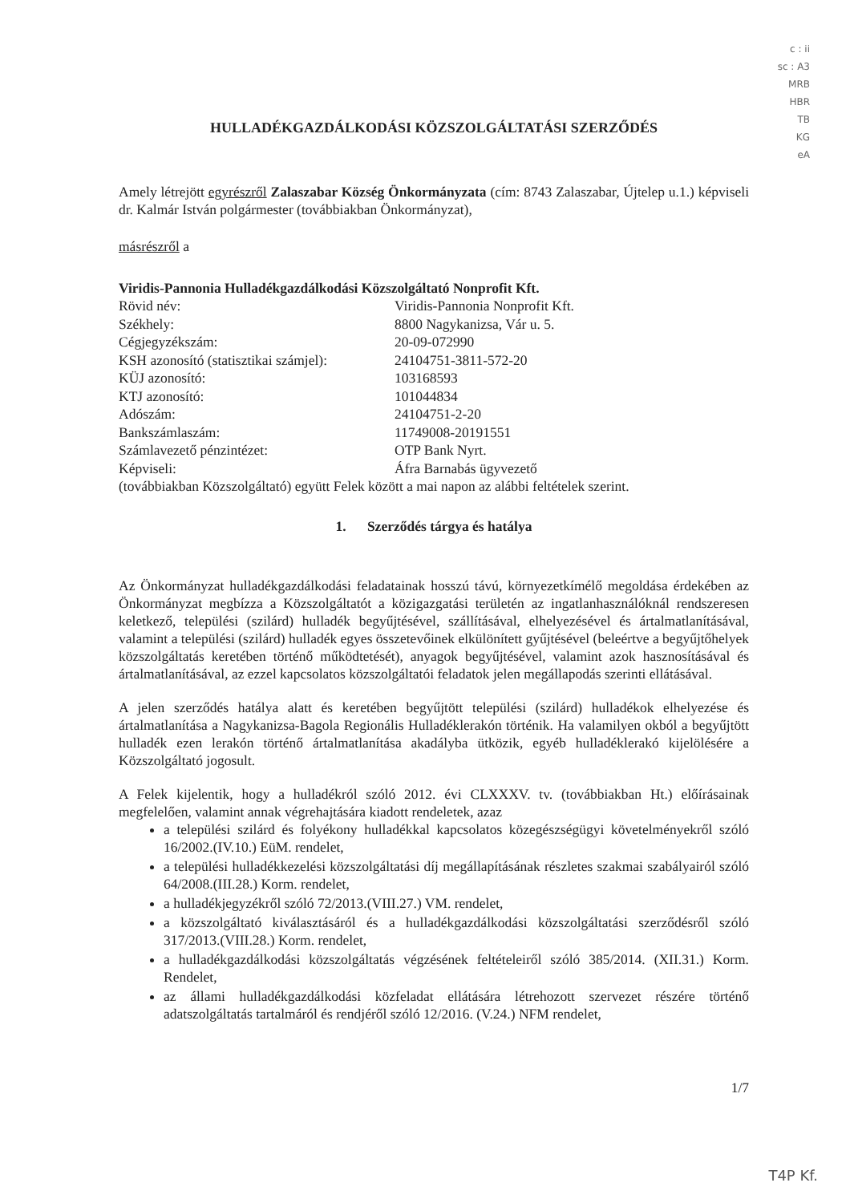c : ii
sc : A3
MRB
HBR
TB
KG
eA
HULLADÉKGAZDÁLKODÁSI KÖZSZOLGÁLTATÁSI SZERZŐDÉS
Amely létrejött egyrészről Zalaszabar Község Önkormányzata (cím: 8743 Zalaszabar, Újtelep u.1.) képviseli dr. Kalmár István polgármester (továbbiakban Önkormányzat),
másrészről a
Viridis-Pannonia Hulladékgazdálkodási Közszolgáltató Nonprofit Kft.
| Rövid név: | Viridis-Pannonia Nonprofit Kft. |
| Székhely: | 8800 Nagykanizsa, Vár u. 5. |
| Cégjegyzékszám: | 20-09-072990 |
| KSH azonosító (statisztikai számjel): | 24104751-3811-572-20 |
| KÜJ azonosító: | 103168593 |
| KTJ azonosító: | 101044834 |
| Adószám: | 24104751-2-20 |
| Bankszámlaszám: | 11749008-20191551 |
| Számlavezető pénzintézet: | OTP Bank Nyrt. |
| Képviseli: | Áfra Barnabás ügyvezető |
(továbbiakban Közszolgáltató) együtt Felek között a mai napon az alábbi feltételek szerint.
1. Szerződés tárgya és hatálya
Az Önkormányzat hulladékgazdálkodási feladatainak hosszú távú, környezetkímélő megoldása érdekében az Önkormányzat megbízza a Közszolgáltatót a közigazgatási területén az ingatlanhasználóknál rendszeresen keletkező, települési (szilárd) hulladék begyűjtésével, szállításával, elhelyezésével és ártalmatlanításával, valamint a települési (szilárd) hulladék egyes összetevőinek elkülönített gyűjtésével (beleértve a begyűjtőhelyek közszolgáltatás keretében történő működtetését), anyagok begyűjtésével, valamint azok hasznosításával és ártalmatlanításával, az ezzel kapcsolatos közszolgáltatói feladatok jelen megállapodás szerinti ellátásával.
A jelen szerződés hatálya alatt és keretében begyűjtött települési (szilárd) hulladékok elhelyezése és ártalmatlanítása a Nagykanizsa-Bagola Regionális Hulladéklerakón történik. Ha valamilyen okból a begyűjtött hulladék ezen lerakón történő ártalmatlanítása akadályba ütközik, egyéb hulladéklerakó kijelölésére a Közszolgáltató jogosult.
A Felek kijelentik, hogy a hulladékról szóló 2012. évi CLXXXV. tv. (továbbiakban Ht.) előírásainak megfelelően, valamint annak végrehajtására kiadott rendeletek, azaz
a települési szilárd és folyékony hulladékkal kapcsolatos közegészségügyi követelményekről szóló 16/2002.(IV.10.) EüM. rendelet,
a települési hulladékkezelési közszolgáltatási díj megállapításának részletes szakmai szabályairól szóló 64/2008.(III.28.) Korm. rendelet,
a hulladékjegyzékről szóló 72/2013.(VIII.27.) VM. rendelet,
a közszolgáltató kiválasztásáról és a hulladékgazdálkodási közszolgáltatási szerződésről szóló 317/2013.(VIII.28.) Korm. rendelet,
a hulladékgazdálkodási közszolgáltatás végzésének feltételeiről szóló 385/2014. (XII.31.) Korm. Rendelet,
az állami hulladékgazdálkodási közfeladat ellátására létrehozott szervezet részére történő adatszolgáltatás tartalmáról és rendjéről szóló 12/2016. (V.24.) NFM rendelet,
1/7
T4P Kf.